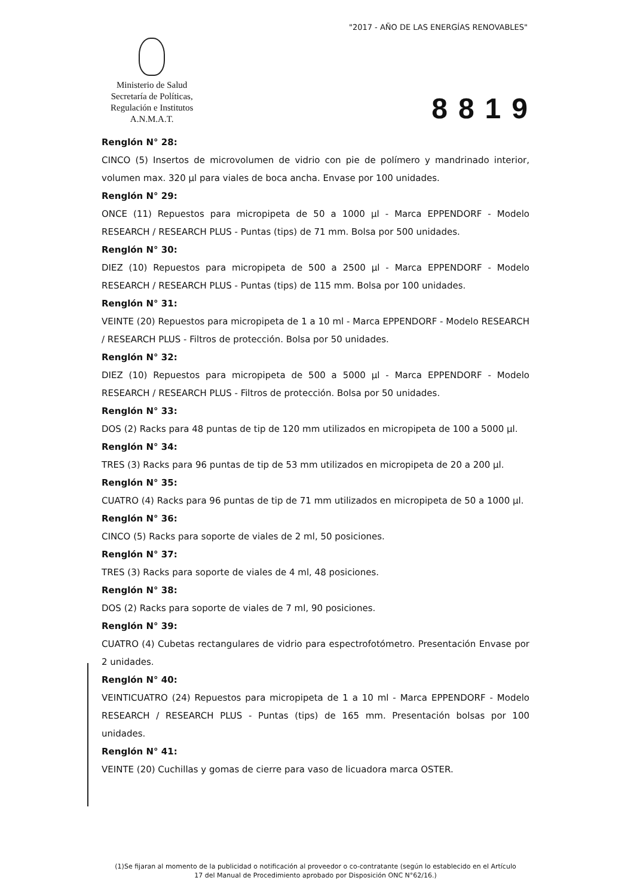"2017 - AÑO DE LAS ENERGÍAS RENOVABLES"
Ministerio de Salud
Secretaría de Políticas,
Regulación e Institutos
A.N.M.A.T.
8819
Renglón N° 28:
CINCO (5) Insertos de microvolumen de vidrio con pie de polímero y mandrinado interior, volumen max. 320 µl para viales de boca ancha. Envase por 100 unidades.
Renglón N° 29:
ONCE (11) Repuestos para micropipeta de 50 a 1000 µl - Marca EPPENDORF - Modelo RESEARCH / RESEARCH PLUS - Puntas (tips) de 71 mm. Bolsa por 500 unidades.
Renglón N° 30:
DIEZ (10) Repuestos para micropipeta de 500 a 2500 µl - Marca EPPENDORF - Modelo RESEARCH / RESEARCH PLUS - Puntas (tips) de 115 mm. Bolsa por 100 unidades.
Renglón N° 31:
VEINTE (20) Repuestos para micropipeta de 1 a 10 ml - Marca EPPENDORF - Modelo RESEARCH / RESEARCH PLUS - Filtros de protección. Bolsa por 50 unidades.
Renglón N° 32:
DIEZ (10) Repuestos para micropipeta de 500 a 5000 µl - Marca EPPENDORF - Modelo RESEARCH / RESEARCH PLUS - Filtros de protección. Bolsa por 50 unidades.
Renglón N° 33:
DOS (2) Racks para 48 puntas de tip de 120 mm utilizados en micropipeta de 100 a 5000 µl.
Renglón N° 34:
TRES (3) Racks para 96 puntas de tip de 53 mm utilizados en micropipeta de 20 a 200 µl.
Renglón N° 35:
CUATRO (4) Racks para 96 puntas de tip de 71 mm utilizados en micropipeta de 50 a 1000 µl.
Renglón N° 36:
CINCO (5) Racks para soporte de viales de 2 ml, 50 posiciones.
Renglón N° 37:
TRES (3) Racks para soporte de viales de 4 ml, 48 posiciones.
Renglón N° 38:
DOS (2) Racks para soporte de viales de 7 ml, 90 posiciones.
Renglón N° 39:
CUATRO (4) Cubetas rectangulares de vidrio para espectrofotómetro. Presentación Envase por 2 unidades.
Renglón N° 40:
VEINTICUATRO (24) Repuestos para micropipeta de 1 a 10 ml - Marca EPPENDORF - Modelo RESEARCH / RESEARCH PLUS - Puntas (tips) de 165 mm. Presentación bolsas por 100 unidades.
Renglón N° 41:
VEINTE (20) Cuchillas y gomas de cierre para vaso de licuadora marca OSTER.
(1)Se fijaran al momento de la publicidad o notificación al proveedor o co-contratante (según lo establecido en el Artículo 17 del Manual de Procedimiento aprobado por Disposición ONC N°62/16.)